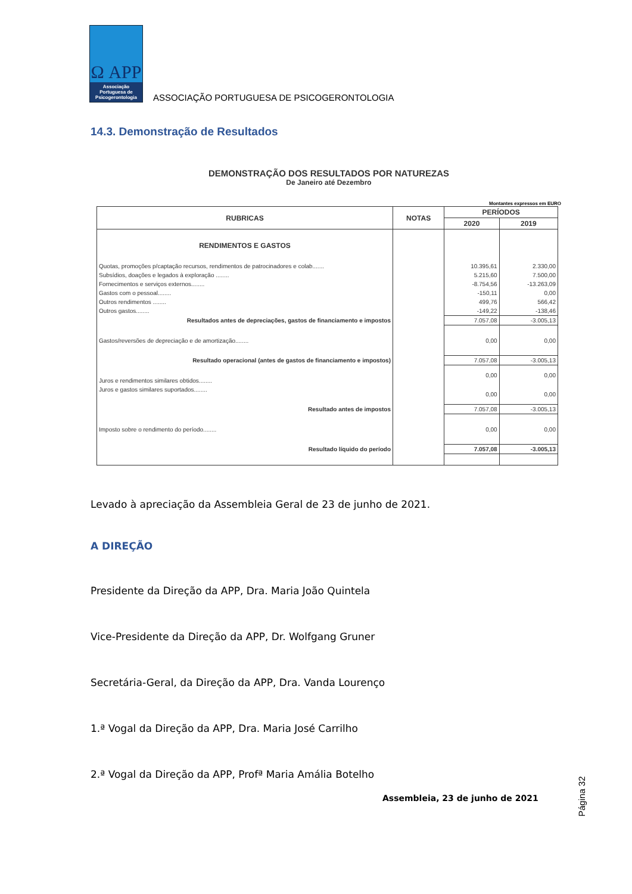Ω APP
Associação Portuguesa de Psicogerontologia
ASSOCIAÇÃO PORTUGUESA DE PSICOGERONTOLOGIA
14.3. Demonstração de Resultados
DEMONSTRAÇÃO DOS RESULTADOS POR NATUREZAS
De Janeiro até Dezembro
Montantes expressos em EURO
| RUBRICAS | NOTAS | PERÍODOS | |
| --- | --- | --- | --- |
| | | 2020 | 2019 |
| RENDIMENTOS E GASTOS | | | |
| Quotas, promoções p/captação recursos, rendimentos de patrocinadores e colab....... | | 10.395,61 | 2.330,00 |
| Subsídios, doações e legados à exploração ........ | | 5.215,60 | 7.500,00 |
| Fornecimentos e serviços externos........ | | -8.754,56 | -13.263,09 |
| Gastos com o pessoal........ | | -150,11 | 0,00 |
| Outros rendimentos ........ | | 499,76 | 566,42 |
| Outros gastos........ | | -149,22 | -138,46 |
| Resultados antes de depreciações, gastos de financiamento e impostos | | 7.057,08 | -3.005,13 |
| Gastos/reversões de depreciação e de amortização........ | | 0,00 | 0,00 |
| Resultado operacional (antes de gastos de financiamento e impostos) | | 7.057,08 | -3.005,13 |
| Juros e rendimentos similares obtidos........ | | 0,00 | 0,00 |
| Juros e gastos similares suportados........ | | 0,00 | 0,00 |
| Resultado antes de impostos | | 7.057,08 | -3.005,13 |
| Imposto sobre o rendimento do período........ | | 0,00 | 0,00 |
| Resultado líquido do período | | 7.057,08 | -3.005,13 |
Levado à apreciação da Assembleia Geral de 23 de junho de 2021.
A DIREÇÃO
Presidente da Direção da APP, Dra. Maria João Quintela
Vice-Presidente da Direção da APP, Dr. Wolfgang Gruner
Secretária-Geral, da Direção da APP, Dra. Vanda Lourenço
1.ª Vogal da Direção da APP, Dra. Maria José Carrilho
2.ª Vogal da Direção da APP, Profª Maria Amália Botelho
Assembleia, 23 de junho de 2021
Página 32